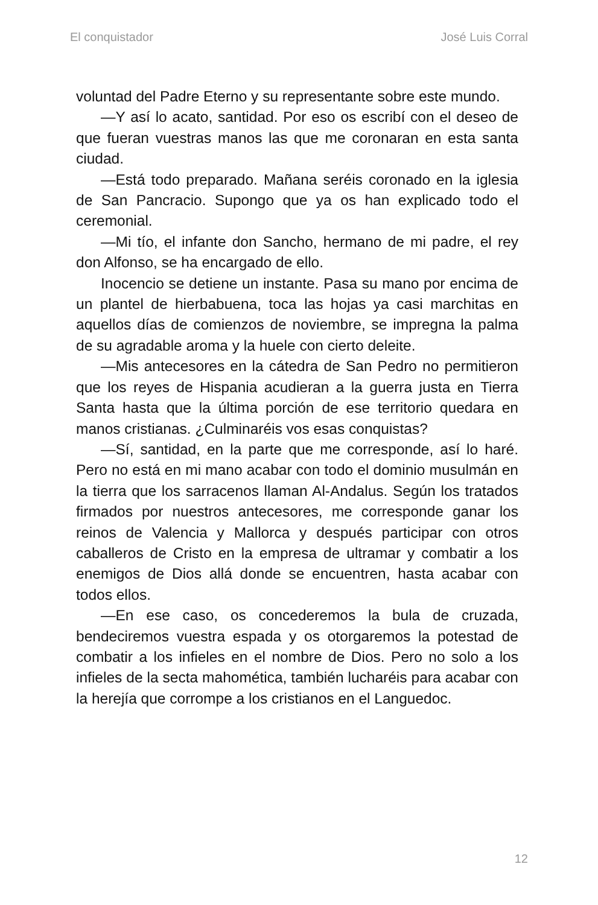El conquistador José Luis Corral
voluntad del Padre Eterno y su representante sobre este mundo.
—Y así lo acato, santidad. Por eso os escribí con el deseo de que fueran vuestras manos las que me coronaran en esta santa ciudad.
—Está todo preparado. Mañana seréis coronado en la iglesia de San Pancracio. Supongo que ya os han explicado todo el ceremonial.
—Mi tío, el infante don Sancho, hermano de mi padre, el rey don Alfonso, se ha encargado de ello.
Inocencio se detiene un instante. Pasa su mano por encima de un plantel de hierbabuena, toca las hojas ya casi marchitas en aquellos días de comienzos de noviembre, se impregna la palma de su agradable aroma y la huele con cierto deleite.
—Mis antecesores en la cátedra de San Pedro no permitieron que los reyes de Hispania acudieran a la guerra justa en Tierra Santa hasta que la última porción de ese territorio quedara en manos cristianas. ¿Culminaréis vos esas conquistas?
—Sí, santidad, en la parte que me corresponde, así lo haré. Pero no está en mi mano acabar con todo el dominio musulmán en la tierra que los sarracenos llaman Al-Andalus. Según los tratados firmados por nuestros antecesores, me corresponde ganar los reinos de Valencia y Mallorca y después participar con otros caballeros de Cristo en la empresa de ultramar y combatir a los enemigos de Dios allá donde se encuentren, hasta acabar con todos ellos.
—En ese caso, os concederemos la bula de cruzada, bendeciremos vuestra espada y os otorgaremos la potestad de combatir a los infieles en el nombre de Dios. Pero no solo a los infieles de la secta mahomética, también lucharéis para acabar con la herejía que corrompe a los cristianos en el Languedoc.
12